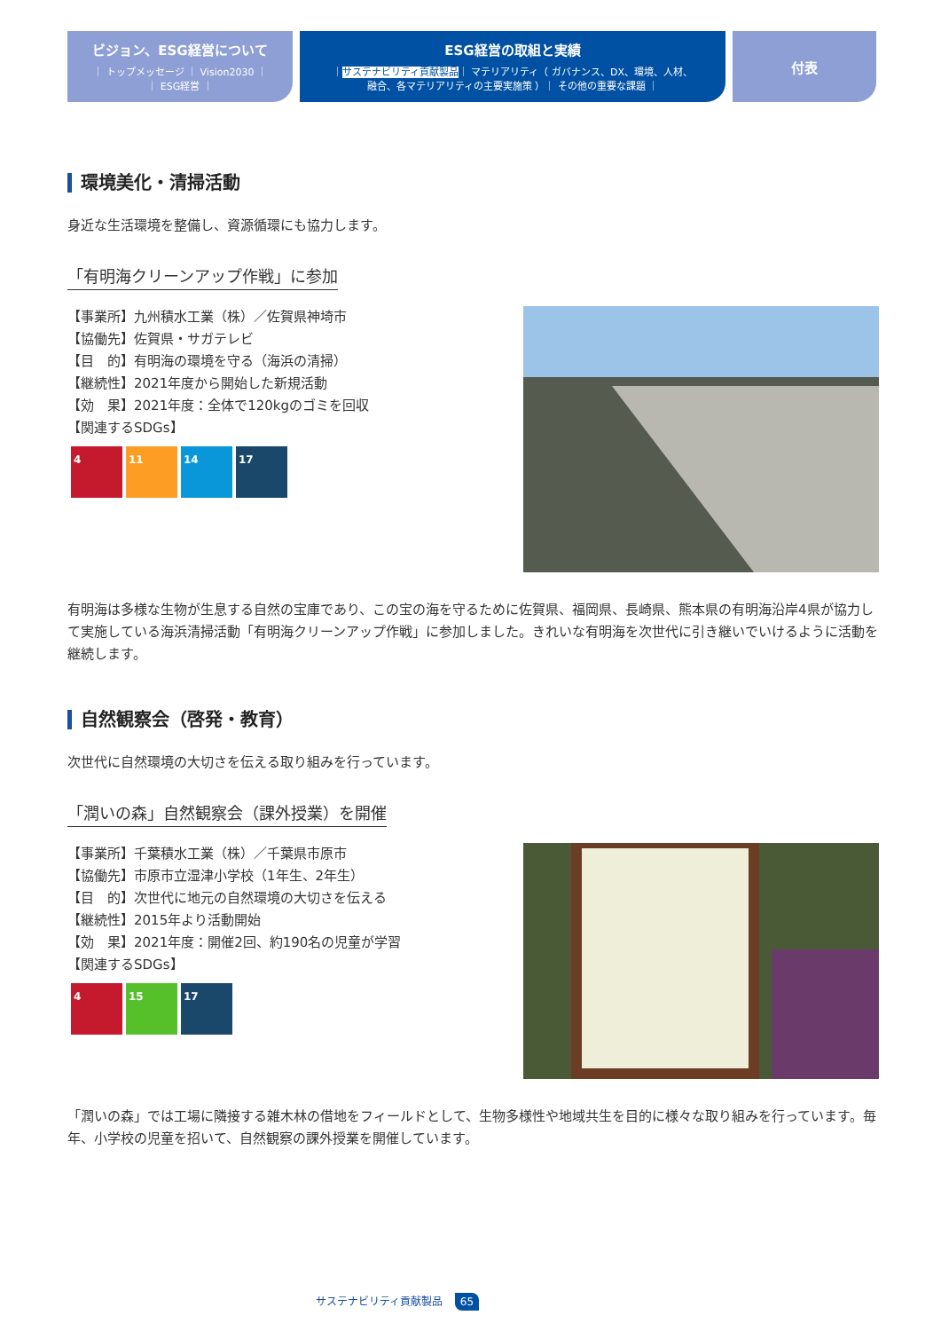ビジョン、ESG経営について
｜ トップメッセージ ｜ Vision2030 ｜
｜ ESG経営 ｜
ESG経営の取組と実績
｜サステナビリティ貢献製品｜ マテリアリティ（ ガバナンス、DX、環境、人材、
融合、各マテリアリティの主要実施策 ）｜ その他の重要な課題 ｜
付表
環境美化・清掃活動
身近な生活環境を整備し、資源循環にも協力します。
「有明海クリーンアップ作戦」に参加
【事業所】九州積水工業（株）／佐賀県神埼市
【協働先】佐賀県・サガテレビ
【目　的】有明海の環境を守る（海浜の清掃）
【継続性】2021年度から開始した新規活動
【効　果】2021年度：全体で120kgのゴミを回収
【関連するSDGs】
4 11 14 17
有明海は多様な生物が生息する自然の宝庫であり、この宝の海を守るために佐賀県、福岡県、長崎県、熊本県の有明海沿岸4県が協力して実施している海浜清掃活動「有明海クリーンアップ作戦」に参加しました。きれいな有明海を次世代に引き継いでいけるように活動を継続します。
自然観察会（啓発・教育）
次世代に自然環境の大切さを伝える取り組みを行っています。
「潤いの森」自然観察会（課外授業）を開催
【事業所】千葉積水工業（株）／千葉県市原市
【協働先】市原市立湿津小学校（1年生、2年生）
【目　的】次世代に地元の自然環境の大切さを伝える
【継続性】2015年より活動開始
【効　果】2021年度：開催2回、約190名の児童が学習
【関連するSDGs】
4 15 17
「潤いの森」では工場に隣接する雑木林の借地をフィールドとして、生物多様性や地域共生を目的に様々な取り組みを行っています。毎年、小学校の児童を招いて、自然観察の課外授業を開催しています。
サステナビリティ貢献製品 65